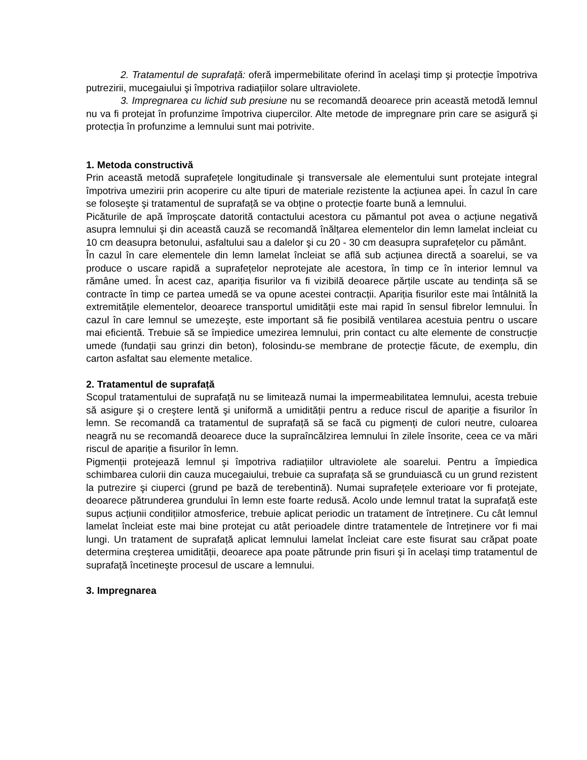2. Tratamentul de suprafață: oferă impermebilitate oferind în acelaşi timp şi protecție împotriva putrezirii, mucegaiului şi împotriva radiațiilor solare ultraviolete.
3. Impregnarea cu lichid sub presiune nu se recomandă deoarece prin această metodă lemnul nu va fi protejat în profunzime împotriva ciupercilor. Alte metode de impregnare prin care se asigură şi protecția în profunzime a lemnului sunt mai potrivite.
1. Metoda constructivă
Prin această metodă suprafețele longitudinale şi transversale ale elementului sunt protejate integral împotriva umezirii prin acoperire cu alte tipuri de materiale rezistente la acțiunea apei. În cazul în care se foloseşte şi tratamentul de suprafață se va obține o protecție foarte bună a lemnului.
Picăturile de apă împroşcate datorită contactului acestora cu pămantul pot avea o acțiune negativă asupra lemnului şi din această cauză se recomandă înălțarea elementelor din lemn lamelat incleiat cu 10 cm deasupra betonului, asfaltului sau a dalelor şi cu 20 - 30 cm deasupra suprafețelor cu pământ.
În cazul în care elementele din lemn lamelat încleiat se află sub acțiunea directă a soarelui, se va produce o uscare rapidă a suprafețelor neprotejate ale acestora, în timp ce în interior lemnul va rămâne umed. În acest caz, apariția fisurilor va fi vizibilă deoarece părțile uscate au tendința să se contracte în timp ce partea umedă se va opune acestei contracții. Apariția fisurilor este mai întâlnită la extremitățile elementelor, deoarece transportul umidității este mai rapid în sensul fibrelor lemnului. În cazul în care lemnul se umezeşte, este important să fie posibilă ventilarea acestuia pentru o uscare mai eficientă. Trebuie să se împiedice umezirea lemnului, prin contact cu alte elemente de construcție umede (fundații sau grinzi din beton), folosindu-se membrane de protecție făcute, de exemplu, din carton asfaltat sau elemente metalice.
2. Tratamentul de suprafață
Scopul tratamentului de suprafață nu se limitează numai la impermeabilitatea lemnului, acesta trebuie să asigure şi o creştere lentă şi uniformă a umidității pentru a reduce riscul de apariție a fisurilor în lemn. Se recomandă ca tratamentul de suprafață să se facă cu pigmenți de culori neutre, culoarea neagră nu se recomandă deoarece duce la supraîncălzirea lemnului în zilele însorite, ceea ce va mări riscul de apariție a fisurilor în lemn.
Pigmenții protejează lemnul şi împotriva radiațiilor ultraviolete ale soarelui. Pentru a împiedica schimbarea culorii din cauza mucegaiului, trebuie ca suprafața să se grunduiască cu un grund rezistent la putrezire şi ciuperci (grund pe bază de terebentină). Numai suprafețele exterioare vor fi protejate, deoarece pătrunderea grundului în lemn este foarte redusă. Acolo unde lemnul tratat la suprafață este supus acțiunii condițiilor atmosferice, trebuie aplicat periodic un tratament de întreținere. Cu cât lemnul lamelat încleiat este mai bine protejat cu atât perioadele dintre tratamentele de întreținere vor fi mai lungi. Un tratament de suprafață aplicat lemnului lamelat încleiat care este fisurat sau crăpat poate determina creşterea umidității, deoarece apa poate pătrunde prin fisuri şi în acelaşi timp tratamentul de suprafață încetineşte procesul de uscare a lemnului.
3. Impregnarea